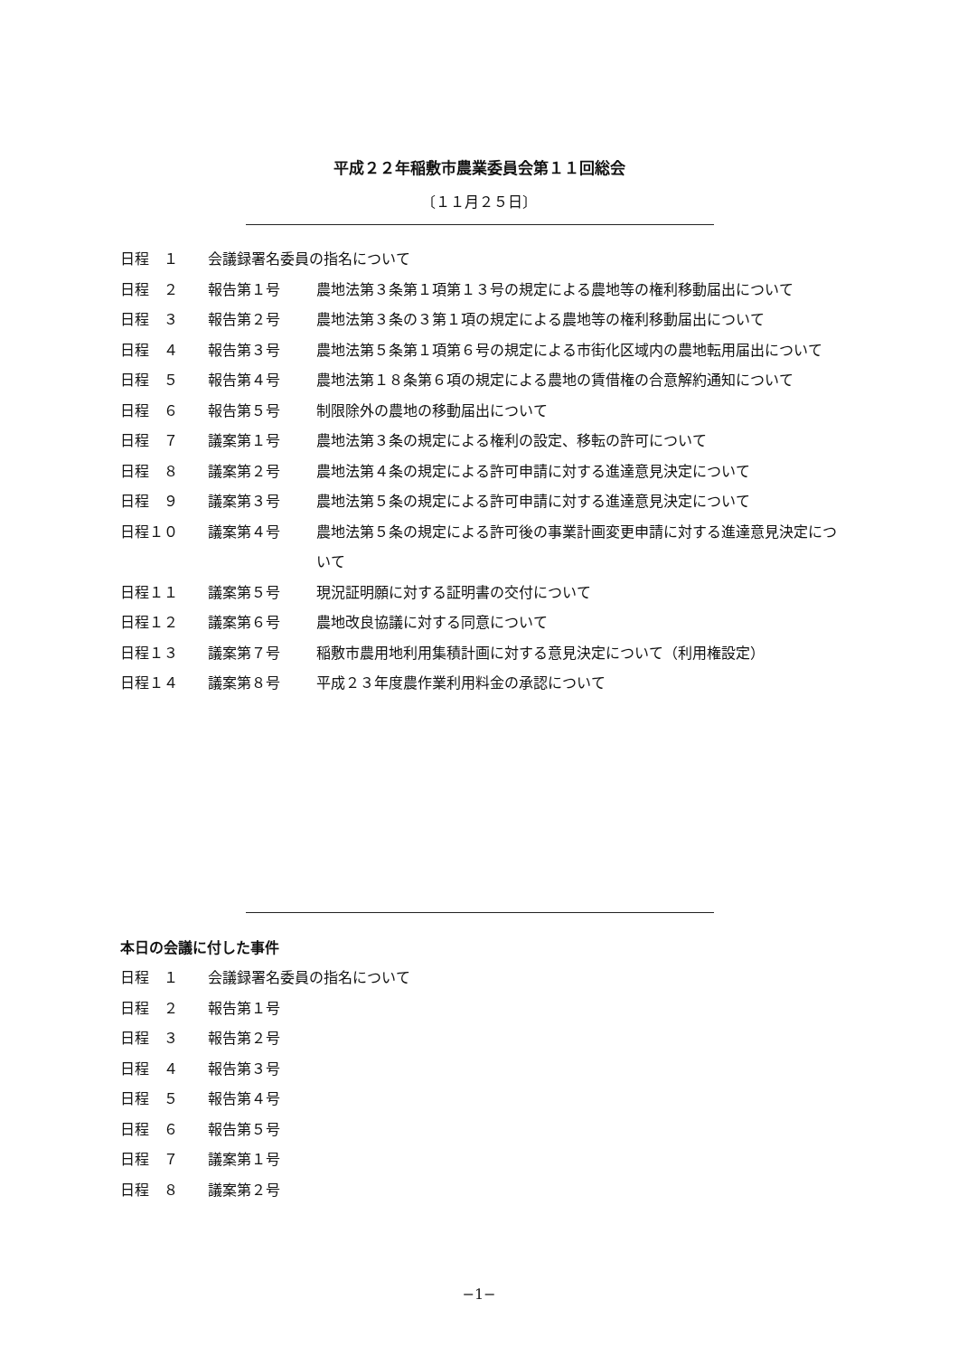平成２２年稲敷市農業委員会第１１回総会
〔１１月２５日〕
日程　１ 会議録署名委員の指名について
日程　２ 報告第１号 農地法第３条第１項第１３号の規定による農地等の権利移動届出について
日程　３ 報告第２号 農地法第３条の３第１項の規定による農地等の権利移動届出について
日程　４ 報告第３号 農地法第５条第１項第６号の規定による市街化区域内の農地転用届出について
日程　５ 報告第４号 農地法第１８条第６項の規定による農地の賃借権の合意解約通知について
日程　６ 報告第５号 制限除外の農地の移動届出について
日程　７ 議案第１号 農地法第３条の規定による権利の設定、移転の許可について
日程　８ 議案第２号 農地法第４条の規定による許可申請に対する進達意見決定について
日程　９ 議案第３号 農地法第５条の規定による許可申請に対する進達意見決定について
日程１０ 議案第４号 農地法第５条の規定による許可後の事業計画変更申請に対する進達意見決定について
日程１１ 議案第５号 現況証明願に対する証明書の交付について
日程１２ 議案第６号 農地改良協議に対する同意について
日程１３ 議案第７号 稲敷市農用地利用集積計画に対する意見決定について（利用権設定）
日程１４ 議案第８号 平成２３年度農作業利用料金の承認について
本日の会議に付した事件
日程　１ 会議録署名委員の指名について
日程　２ 報告第１号
日程　３ 報告第２号
日程　４ 報告第３号
日程　５ 報告第４号
日程　６ 報告第５号
日程　７ 議案第１号
日程　８ 議案第２号
−1−